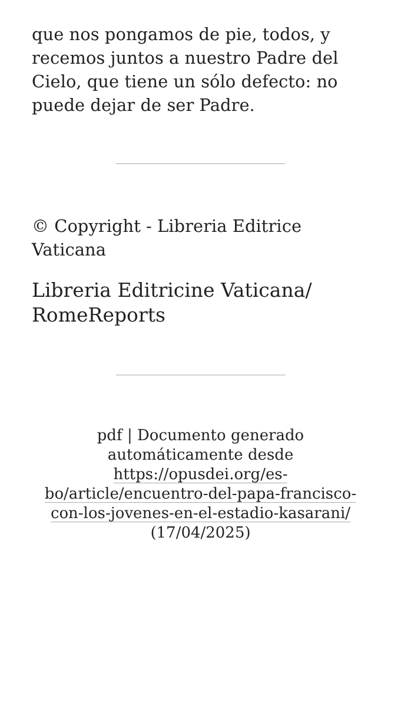que nos pongamos de pie, todos, y recemos juntos a nuestro Padre del Cielo, que tiene un sólo defecto: no puede dejar de ser Padre.
© Copyright - Libreria Editrice Vaticana
Libreria Editricine Vaticana/ RomeReports
pdf | Documento generado automáticamente desde https://opusdei.org/es-bo/article/encuentro-del-papa-francisco-con-los-jovenes-en-el-estadio-kasarani/ (17/04/2025)